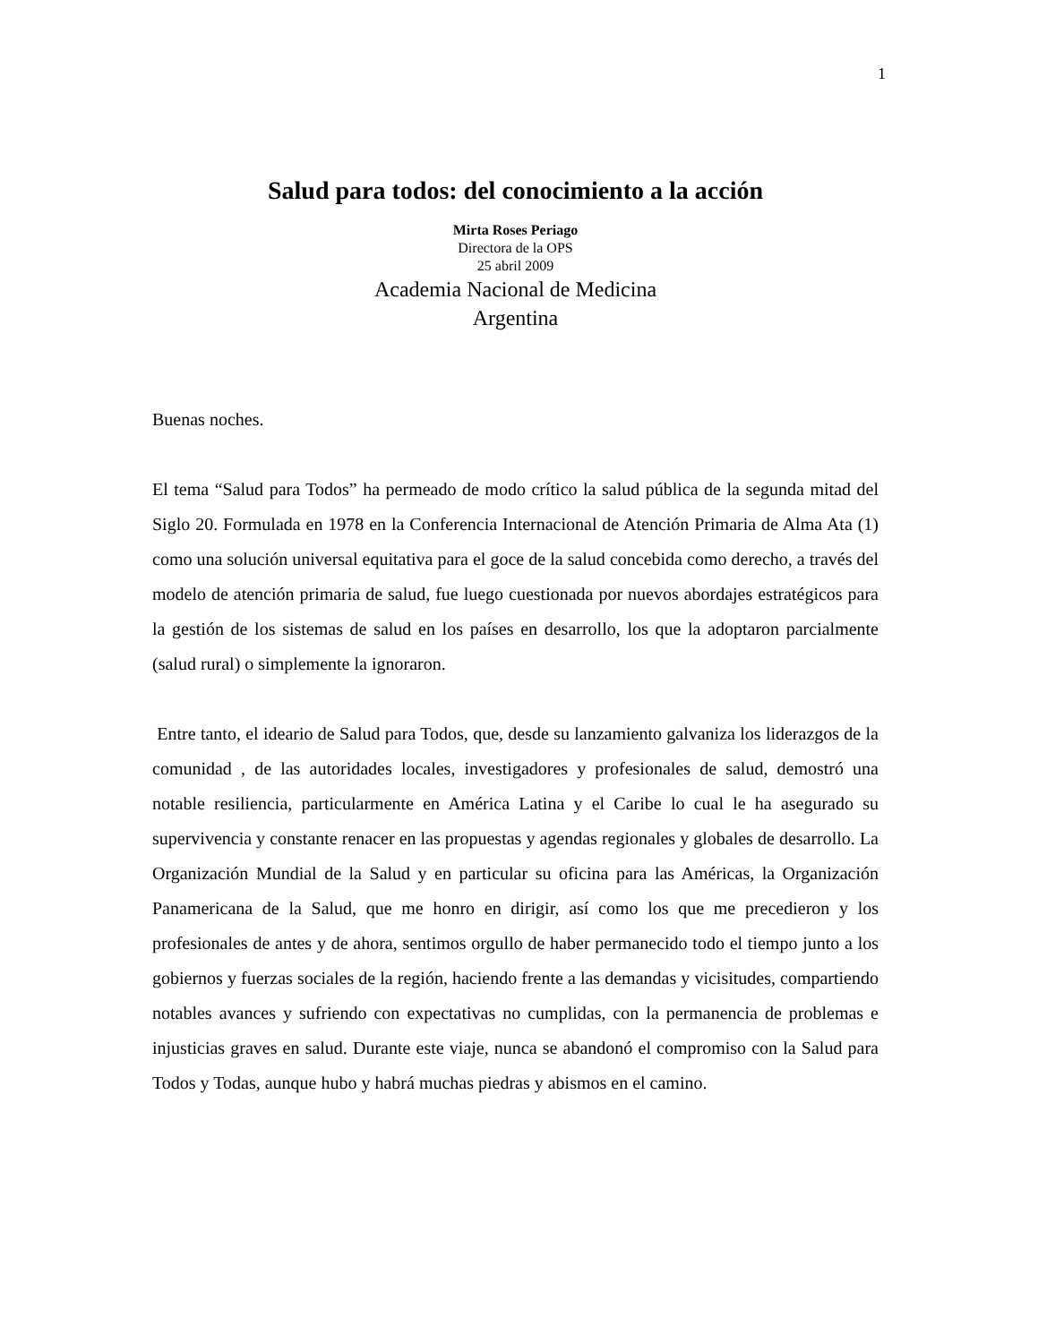1
Salud para todos: del conocimiento a la acción
Mirta Roses Periago
Directora de la OPS
25 abril 2009
Academia Nacional de Medicina
Argentina
Buenas noches.
El tema “Salud para Todos” ha permeado de modo crítico la salud pública de la segunda mitad del Siglo 20. Formulada en 1978 en la Conferencia Internacional de Atención Primaria de Alma Ata (1) como una solución universal equitativa para el goce de la salud concebida como derecho, a través del modelo de atención primaria de salud, fue luego cuestionada por nuevos abordajes estratégicos para la gestión de los sistemas de salud en los países en desarrollo, los que la adoptaron parcialmente (salud rural) o simplemente la ignoraron.
Entre tanto, el ideario de Salud para Todos, que, desde su lanzamiento galvaniza los liderazgos de la comunidad , de las autoridades locales, investigadores y profesionales de salud, demostró una notable resiliencia, particularmente en América Latina y el Caribe lo cual le ha asegurado su supervivencia y constante renacer en las propuestas y agendas regionales y globales de desarrollo. La Organización Mundial de la Salud y en particular su oficina para las Américas, la Organización Panamericana de la Salud, que me honro en dirigir, así como los que me precedieron y los profesionales de antes y de ahora, sentimos orgullo de haber permanecido todo el tiempo junto a los gobiernos y fuerzas sociales de la región, haciendo frente a las demandas y vicisitudes, compartiendo notables avances y sufriendo con expectativas no cumplidas, con la permanencia de problemas e injusticias graves en salud. Durante este viaje, nunca se abandonó el compromiso con la Salud para Todos y Todas, aunque hubo y habrá muchas piedras y abismos en el camino.